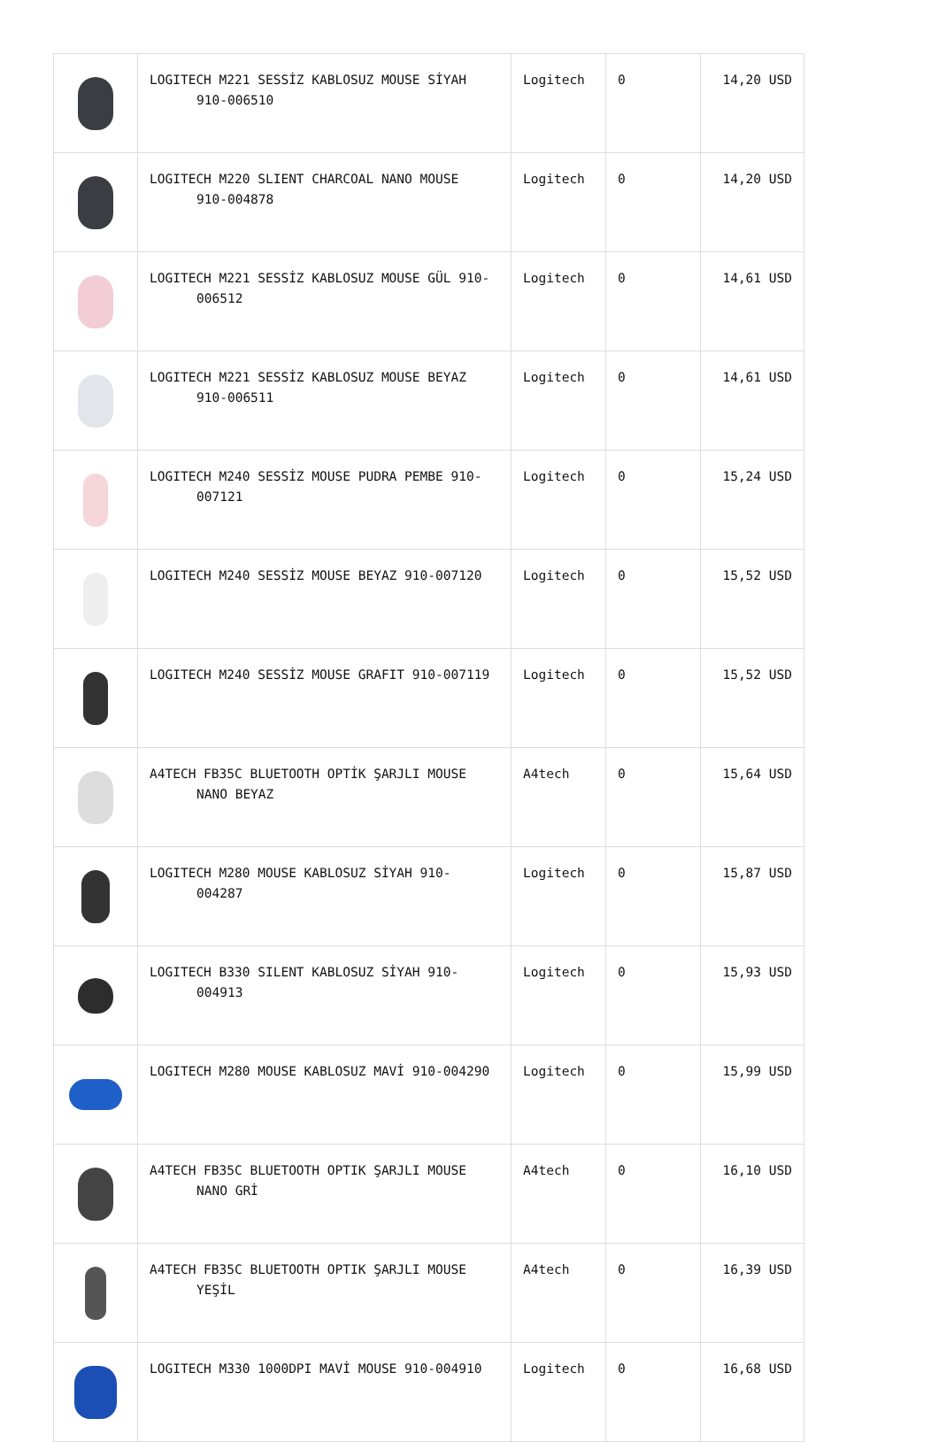| | LOGITECH M221 SESSİZ KABLOSUZ MOUSE SİYAH 910-006510 | Logitech | 0 | 14,20 USD |
| | LOGITECH M220 SLIENT CHARCOAL NANO MOUSE 910-004878 | Logitech | 0 | 14,20 USD |
| | LOGITECH M221 SESSİZ KABLOSUZ MOUSE GÜL 910- 006512 | Logitech | 0 | 14,61 USD |
| | LOGITECH M221 SESSİZ KABLOSUZ MOUSE BEYAZ 910-006511 | Logitech | 0 | 14,61 USD |
| | LOGITECH M240 SESSİZ MOUSE PUDRA PEMBE 910- 007121 | Logitech | 0 | 15,24 USD |
| | LOGITECH M240 SESSİZ MOUSE BEYAZ 910-007120 | Logitech | 0 | 15,52 USD |
| | LOGITECH M240 SESSİZ MOUSE GRAFIT 910-007119 | Logitech | 0 | 15,52 USD |
| | A4TECH FB35C BLUETOOTH OPTİK ŞARJLI MOUSE NANO BEYAZ | A4tech | 0 | 15,64 USD |
| | LOGITECH M280 MOUSE KABLOSUZ SİYAH 910- 004287 | Logitech | 0 | 15,87 USD |
| | LOGITECH B330 SILENT KABLOSUZ SİYAH 910- 004913 | Logitech | 0 | 15,93 USD |
| | LOGITECH M280 MOUSE KABLOSUZ MAVİ 910-004290 | Logitech | 0 | 15,99 USD |
| | A4TECH FB35C BLUETOOTH OPTIK ŞARJLI MOUSE NANO GRİ | A4tech | 0 | 16,10 USD |
| | A4TECH FB35C BLUETOOTH OPTIK ŞARJLI MOUSE YEŞİL | A4tech | 0 | 16,39 USD |
| | LOGITECH M330 1000DPI MAVİ MOUSE 910-004910 | Logitech | 0 | 16,68 USD |